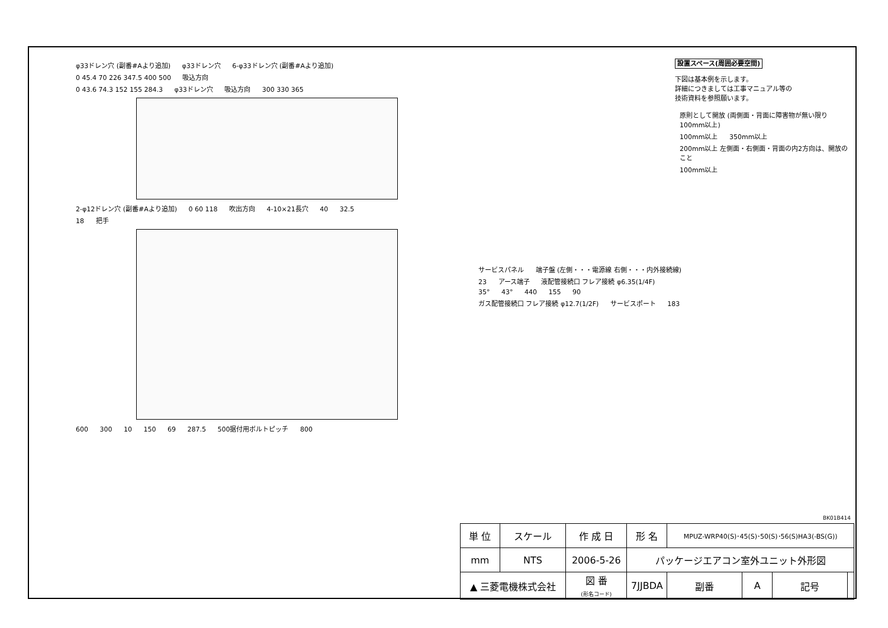φ33ドレン穴 (副番#Aより追加) φ33ドレン穴 6-φ33ドレン穴 (副番#Aより追加)
0 45.4 70 226 347.5 400 500 吸込方向
0 43.6 74.3 152 155 284.3 φ33ドレン穴 吸込方向 300 330 365
2-φ12ドレン穴 (副番#Aより追加) 0 60 118 吹出方向 4-10×21長穴 40 32.5
18 把手
600 300 10 150 69 287.5 500据付用ボルトピッチ 800
設置スペース(周囲必要空間)
下図は基本例を示します。
詳細につきましては工事マニュアル等の
技術資料を参照願います。
原則として開放 (両側面・背面に障害物が無い限り100mm以上)
100mm以上 350mm以上 200mm以上 左側面・右側面・背面の内2方向は、開放のこと 100mm以上
サービスパネル 端子盤 (左側・・・電源線 右側・・・内外接続線)
23 アース端子 液配管接続口 フレア接続 φ6.35(1/4F)
35° 43° 440 155 90
ガス配管接続口 フレア接続 φ12.7(1/2F) サービスポート 183
BK01B414
| 単 位 | スケール | 作 成 日 | 形 名 | MPUZ-WRP40(S)･45(S)･50(S)･56(S)HA3(-BS(G)) | | | |
| mm | NTS | 2006-5-26 | パッケージエアコン室外ユニット外形図 | | | | |
| ▲ 三菱電機株式会社 | | 図 番 (形名コード) | 7JJBDA | 副番 | A | 記号 | |